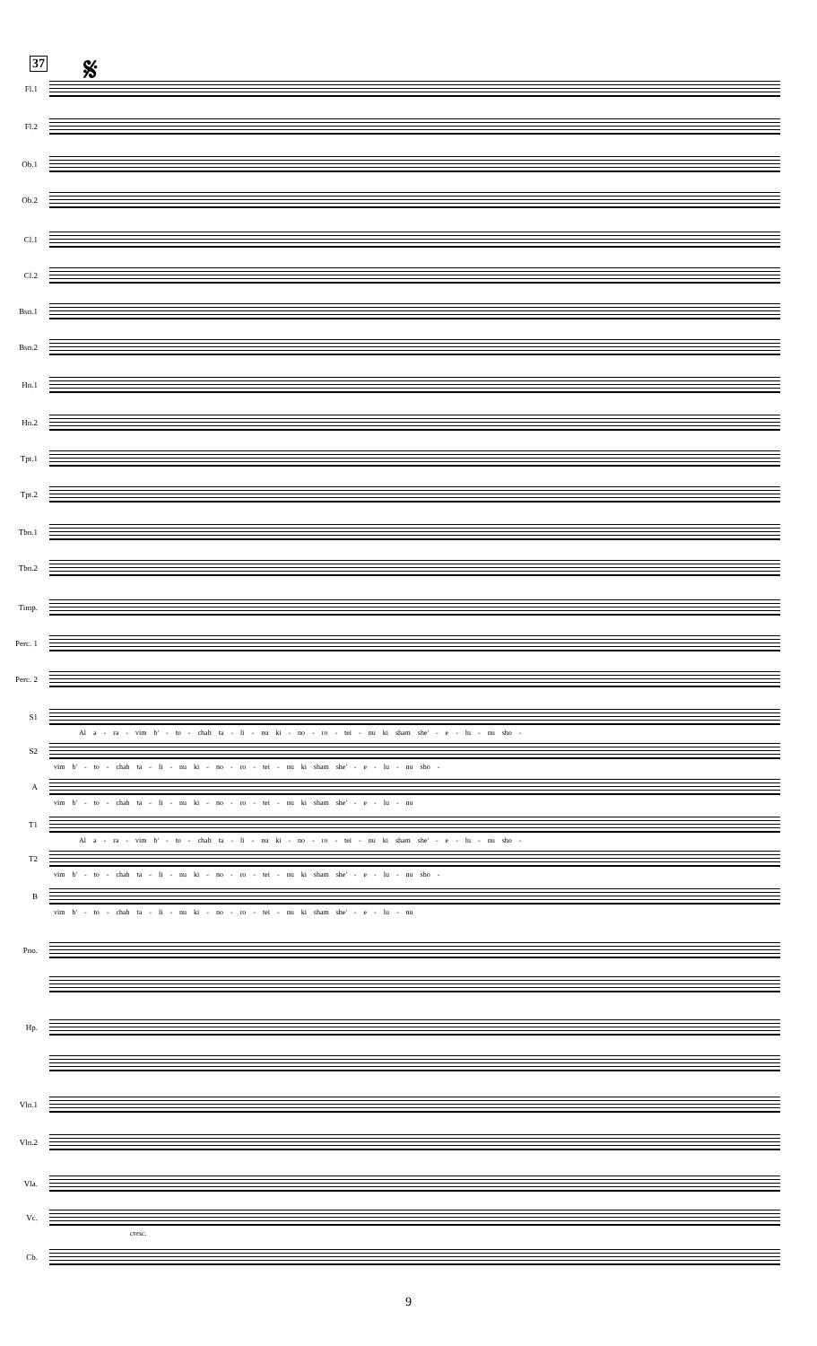37 𝄋
Fl.1
Fl.2
Ob.1
Ob.2
Cl.1
Cl.2
Bsn.1
Bsn.2
Hn.1
Hn.2
Tpt.1
Tpt.2
Tbn.1
Tbn.2
Timp.
Perc. 1
Perc. 2
S1
Al a - ra - vim b' - to - chah ta - li - nu ki - no - ro - tei - nu ki sham she' - e - lu - nu sho -
S2
vim b' - to - chah ta - li - nu ki - no - ro - tei - nu ki sham she' - e - lu - nu sho -
A
vim b' - to - chah ta - li - nu ki - no - ro - tei - nu ki sham she' - e - lu - nu
T1
Al a - ra - vim b' - to - chah ta - li - nu ki - no - ro - tei - nu ki sham she' - e - lu - nu sho -
T2
vim b' - to - chah ta - li - nu ki - no - ro - tei - nu ki sham she' - e - lu - nu sho -
B
vim b' - to - chah ta - li - nu ki - no - ro - tei - nu ki sham she' - e - lu - nu
Pno.
Hp.
Vln.1
Vln.2
Vla.
Vc.
cresc.
Cb.
9